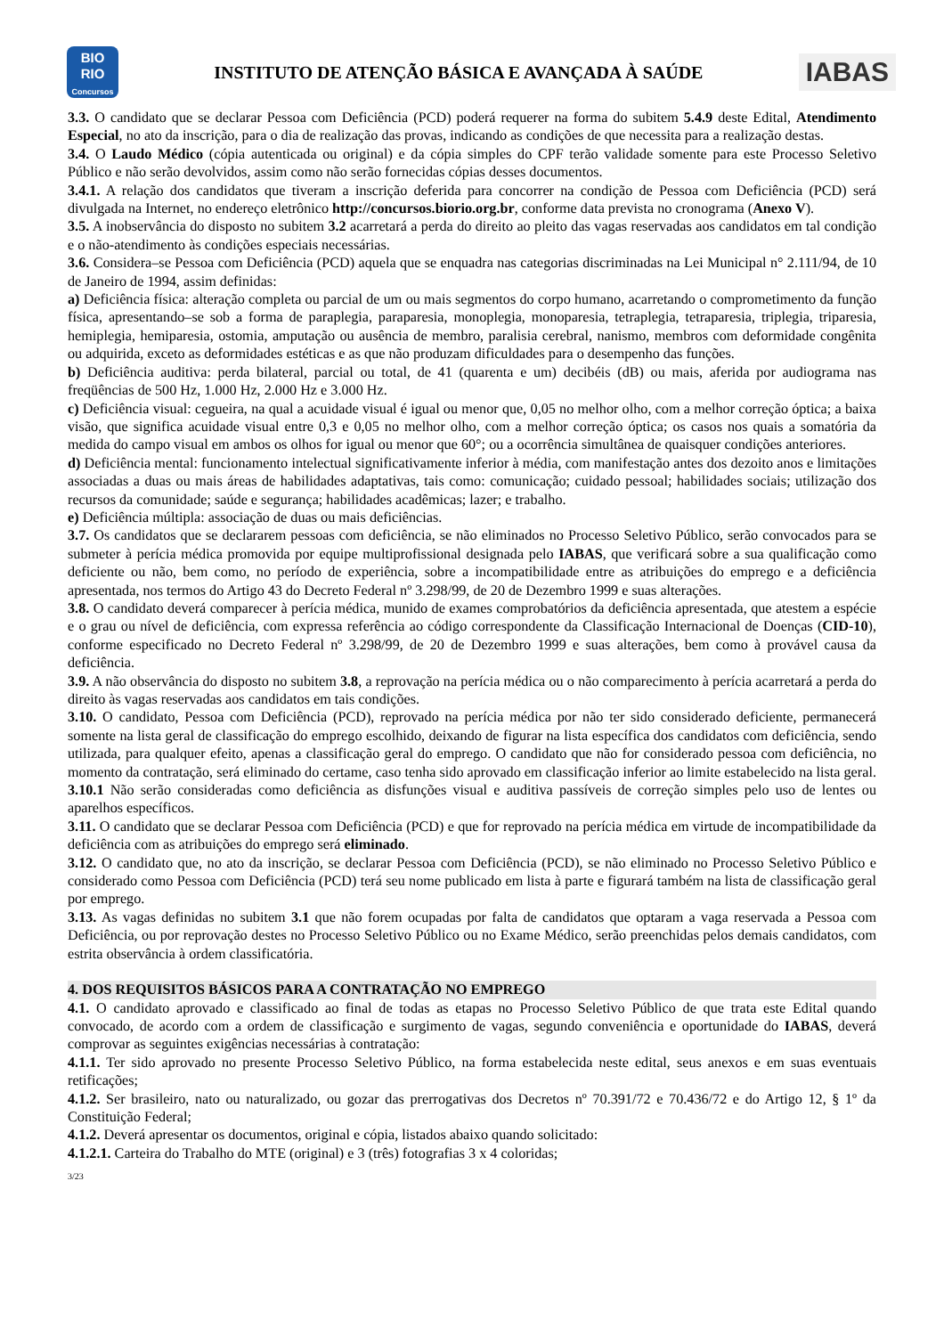BIO
RIO
Concursos
INSTITUTO DE ATENÇÃO BÁSICA E AVANÇADA À SAÚDE
IABAS
3.3. O candidato que se declarar Pessoa com Deficiência (PCD) poderá requerer na forma do subitem 5.4.9 deste Edital, Atendimento Especial, no ato da inscrição, para o dia de realização das provas, indicando as condições de que necessita para a realização destas.
3.4. O Laudo Médico (cópia autenticada ou original) e da cópia simples do CPF terão validade somente para este Processo Seletivo Público e não serão devolvidos, assim como não serão fornecidas cópias desses documentos.
3.4.1. A relação dos candidatos que tiveram a inscrição deferida para concorrer na condição de Pessoa com Deficiência (PCD) será divulgada na Internet, no endereço eletrônico http://concursos.biorio.org.br, conforme data prevista no cronograma (Anexo V).
3.5. A inobservância do disposto no subitem 3.2 acarretará a perda do direito ao pleito das vagas reservadas aos candidatos em tal condição e o não-atendimento às condições especiais necessárias.
3.6. Considera–se Pessoa com Deficiência (PCD) aquela que se enquadra nas categorias discriminadas na Lei Municipal n° 2.111/94, de 10 de Janeiro de 1994, assim definidas:
a) Deficiência física: alteração completa ou parcial de um ou mais segmentos do corpo humano, acarretando o comprometimento da função física, apresentando–se sob a forma de paraplegia, paraparesia, monoplegia, monoparesia, tetraplegia, tetraparesia, triplegia, triparesia, hemiplegia, hemiparesia, ostomia, amputação ou ausência de membro, paralisia cerebral, nanismo, membros com deformidade congênita ou adquirida, exceto as deformidades estéticas e as que não produzam dificuldades para o desempenho das funções.
b) Deficiência auditiva: perda bilateral, parcial ou total, de 41 (quarenta e um) decibéis (dB) ou mais, aferida por audiograma nas freqüências de 500 Hz, 1.000 Hz, 2.000 Hz e 3.000 Hz.
c) Deficiência visual: cegueira, na qual a acuidade visual é igual ou menor que, 0,05 no melhor olho, com a melhor correção óptica; a baixa visão, que significa acuidade visual entre 0,3 e 0,05 no melhor olho, com a melhor correção óptica; os casos nos quais a somatória da medida do campo visual em ambos os olhos for igual ou menor que 60°; ou a ocorrência simultânea de quaisquer condições anteriores.
d) Deficiência mental: funcionamento intelectual significativamente inferior à média, com manifestação antes dos dezoito anos e limitações associadas a duas ou mais áreas de habilidades adaptativas, tais como: comunicação; cuidado pessoal; habilidades sociais; utilização dos recursos da comunidade; saúde e segurança; habilidades acadêmicas; lazer; e trabalho.
e) Deficiência múltipla: associação de duas ou mais deficiências.
3.7. Os candidatos que se declararem pessoas com deficiência, se não eliminados no Processo Seletivo Público, serão convocados para se submeter à perícia médica promovida por equipe multiprofissional designada pelo IABAS, que verificará sobre a sua qualificação como deficiente ou não, bem como, no período de experiência, sobre a incompatibilidade entre as atribuições do emprego e a deficiência apresentada, nos termos do Artigo 43 do Decreto Federal nº 3.298/99, de 20 de Dezembro 1999 e suas alterações.
3.8. O candidato deverá comparecer à perícia médica, munido de exames comprobatórios da deficiência apresentada, que atestem a espécie e o grau ou nível de deficiência, com expressa referência ao código correspondente da Classificação Internacional de Doenças (CID-10), conforme especificado no Decreto Federal nº 3.298/99, de 20 de Dezembro 1999 e suas alterações, bem como à provável causa da deficiência.
3.9. A não observância do disposto no subitem 3.8, a reprovação na perícia médica ou o não comparecimento à perícia acarretará a perda do direito às vagas reservadas aos candidatos em tais condições.
3.10. O candidato, Pessoa com Deficiência (PCD), reprovado na perícia médica por não ter sido considerado deficiente, permanecerá somente na lista geral de classificação do emprego escolhido, deixando de figurar na lista específica dos candidatos com deficiência, sendo utilizada, para qualquer efeito, apenas a classificação geral do emprego. O candidato que não for considerado pessoa com deficiência, no momento da contratação, será eliminado do certame, caso tenha sido aprovado em classificação inferior ao limite estabelecido na lista geral.
3.10.1 Não serão consideradas como deficiência as disfunções visual e auditiva passíveis de correção simples pelo uso de lentes ou aparelhos específicos.
3.11. O candidato que se declarar Pessoa com Deficiência (PCD) e que for reprovado na perícia médica em virtude de incompatibilidade da deficiência com as atribuições do emprego será eliminado.
3.12. O candidato que, no ato da inscrição, se declarar Pessoa com Deficiência (PCD), se não eliminado no Processo Seletivo Público e considerado como Pessoa com Deficiência (PCD) terá seu nome publicado em lista à parte e figurará também na lista de classificação geral por emprego.
3.13. As vagas definidas no subitem 3.1 que não forem ocupadas por falta de candidatos que optaram a vaga reservada a Pessoa com Deficiência, ou por reprovação destes no Processo Seletivo Público ou no Exame Médico, serão preenchidas pelos demais candidatos, com estrita observância à ordem classificatória.
4. DOS REQUISITOS BÁSICOS PARA A CONTRATAÇÃO NO EMPREGO
4.1. O candidato aprovado e classificado ao final de todas as etapas no Processo Seletivo Público de que trata este Edital quando convocado, de acordo com a ordem de classificação e surgimento de vagas, segundo conveniência e oportunidade do IABAS, deverá comprovar as seguintes exigências necessárias à contratação:
4.1.1. Ter sido aprovado no presente Processo Seletivo Público, na forma estabelecida neste edital, seus anexos e em suas eventuais retificações;
4.1.2. Ser brasileiro, nato ou naturalizado, ou gozar das prerrogativas dos Decretos nº 70.391/72 e 70.436/72 e do Artigo 12, § 1º da Constituição Federal;
4.1.2. Deverá apresentar os documentos, original e cópia, listados abaixo quando solicitado:
4.1.2.1. Carteira do Trabalho do MTE (original) e 3 (três) fotografias 3 x 4 coloridas;
3/23